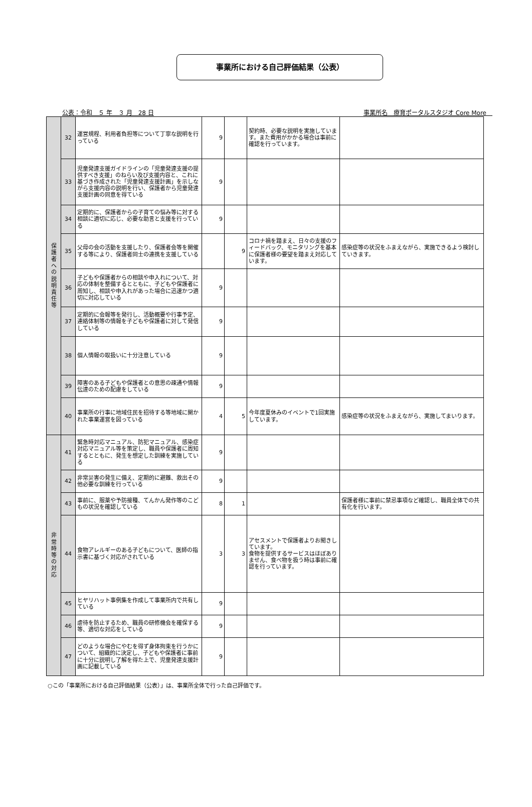事業所における自己評価結果（公表）
公表：令和　５ 年　３ 月　28 日 事業所名　療育ポータルスタジオ Core More　
| 保 護 者 へ の 説 明 責 任 等 | 32 | 運営規程、利用者負担等について丁寧な説明を行っている | 9 | | 契約時、必要な説明を実施しています。また費用がかかる場合は事前に確認を行っています。 | |
| | 33 | 児童発達支援ガイドラインの「児童発達支援の提供すべき支援」のねらい及び支援内容と、これに基づき作成された「児童発達支援計画」を示しながら支援内容の説明を行い、保護者から児童発達支援計画の同意を得ている | 9 | | | |
| | 34 | 定期的に、保護者からの子育ての悩み等に対する相談に適切に応じ、必要な助言と支援を行っている | 9 | | | |
| | 35 | 父母の会の活動を支援したり、保護者会等を開催する等により、保護者同士の連携を支援している | | 9 | コロナ禍を踏まえ、日々の支援のフィードバック、モニタリングを基本に保護者様の要望を踏まえ対応しています。 | 感染症等の状況をふまえながら、実施できるよう検討していきます。 |
| | 36 | 子どもや保護者からの相談や申入れについて、対応の体制を整備するとともに、子どもや保護者に周知し、相談や申入れがあった場合に迅速かつ適切に対応している | 9 | | | |
| | 37 | 定期的に会報等を発行し、活動概要や行事予定、連絡体制等の情報を子どもや保護者に対して発信している | 9 | | | |
| | 38 | 個人情報の取扱いに十分注意している | 9 | | | |
| | 39 | 障害のある子どもや保護者との意思の疎通や情報伝達のための配慮をしている | 9 | | | |
| | 40 | 事業所の行事に地域住民を招待する等地域に開かれた事業運営を図っている | 4 | 5 | 今年度夏休みのイベントで1回実施しています。 | 感染症等の状況をふまえながら、実施してまいります。 |
| 非 常 時 等 の 対 応 | 41 | 緊急時対応マニュアル、防犯マニュアル、感染症対応マニュアル等を策定し、職員や保護者に周知するとともに、発生を想定した訓練を実施している | 9 | | | |
| | 42 | 非常災害の発生に備え、定期的に避難、救出その他必要な訓練を行っている | 9 | | | |
| | 43 | 事前に、服薬や予防接種、てんかん発作等のこどもの状況を確認している | 8 | 1 | | 保護者様に事前に禁忌事項など確認し、職員全体での共有化を行います。 |
| | 44 | 食物アレルギーのある子どもについて、医師の指示書に基づく対応がされている | 3 | 3 | アセスメントで保護者よりお聞きしています。 食物を提供するサービスはほぼありません、食べ物を扱う時は事前に確認を行っています。 | |
| | 45 | ヒヤリハット事例集を作成して事業所内で共有している | 9 | | | |
| | 46 | 虐待を防止するため、職員の研修機会を確保する等、適切な対応をしている | 9 | | | |
| | 47 | どのような場合にやむを得ず身体拘束を行うかについて、組織的に決定し、子どもや保護者に事前に十分に説明し了解を得た上で、児童発達支援計画に記載している | 9 | | | |
○この「事業所における自己評価結果（公表）」は、事業所全体で行った自己評価です。